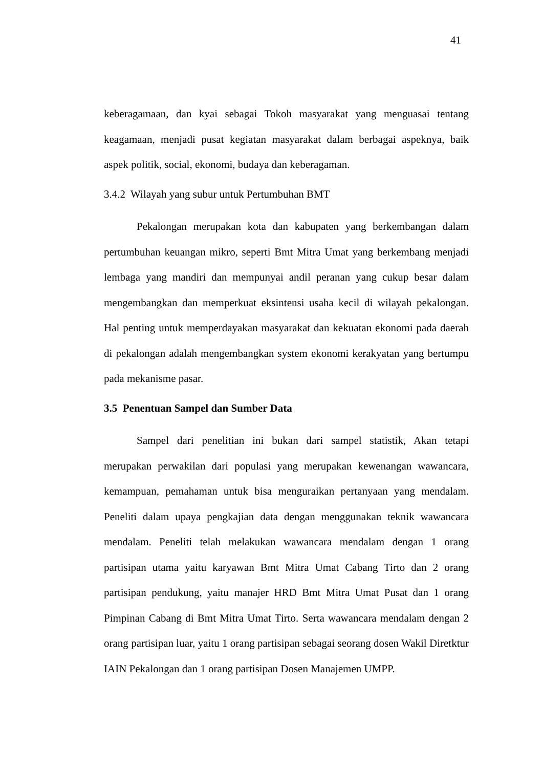41
keberagamaan, dan kyai sebagai Tokoh masyarakat yang menguasai tentang keagamaan, menjadi pusat kegiatan masyarakat dalam berbagai aspeknya, baik aspek politik, social, ekonomi, budaya dan keberagaman.
3.4.2 Wilayah yang subur untuk Pertumbuhan BMT
Pekalongan merupakan kota dan kabupaten yang berkembangan dalam pertumbuhan keuangan mikro, seperti Bmt Mitra Umat yang berkembang menjadi lembaga yang mandiri dan mempunyai andil peranan yang cukup besar dalam mengembangkan dan memperkuat eksintensi usaha kecil di wilayah pekalongan. Hal penting untuk memperdayakan masyarakat dan kekuatan ekonomi pada daerah di pekalongan adalah mengembangkan system ekonomi kerakyatan yang bertumpu pada mekanisme pasar.
3.5 Penentuan Sampel dan Sumber Data
Sampel dari penelitian ini bukan dari sampel statistik, Akan tetapi merupakan perwakilan dari populasi yang merupakan kewenangan wawancara, kemampuan, pemahaman untuk bisa menguraikan pertanyaan yang mendalam. Peneliti dalam upaya pengkajian data dengan menggunakan teknik wawancara mendalam. Peneliti telah melakukan wawancara mendalam dengan 1 orang partisipan utama yaitu karyawan Bmt Mitra Umat Cabang Tirto dan 2 orang partisipan pendukung, yaitu manajer HRD Bmt Mitra Umat Pusat dan 1 orang Pimpinan Cabang di Bmt Mitra Umat Tirto. Serta wawancara mendalam dengan 2 orang partisipan luar, yaitu 1 orang partisipan sebagai seorang dosen Wakil Diretktur IAIN Pekalongan dan 1 orang partisipan Dosen Manajemen UMPP.